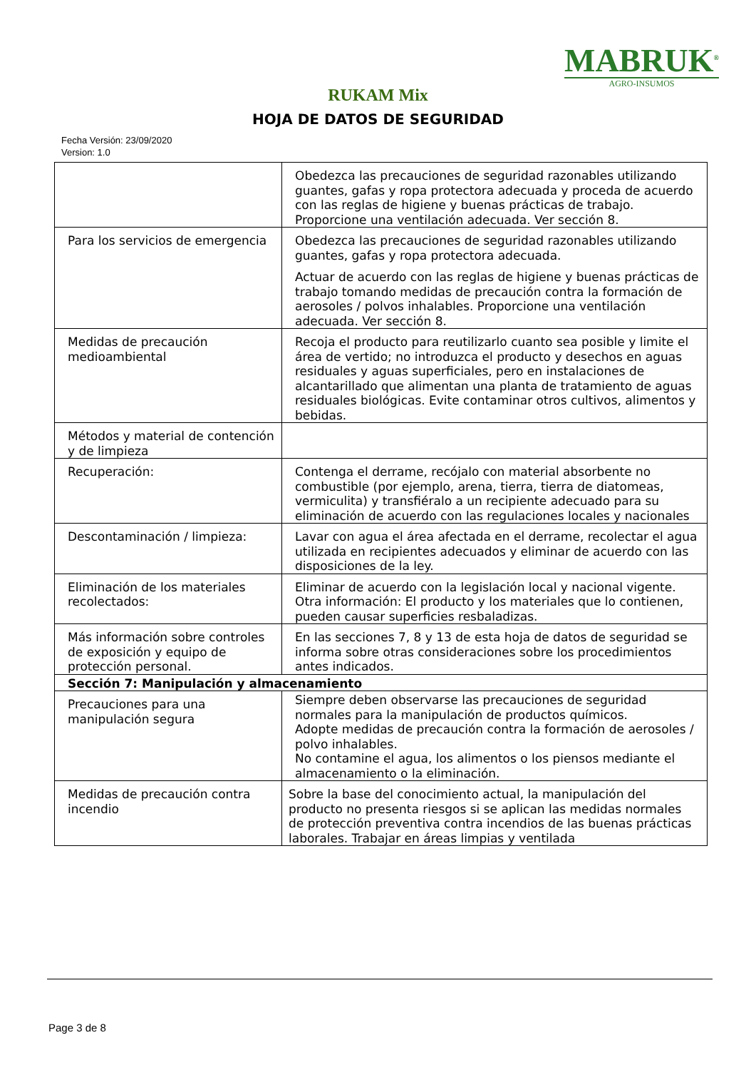MABRUK<sup>®</sup>
AGRO-INSUMOS
RUKAM Mix
HOJA DE DATOS DE SEGURIDAD
Fecha Versión: 23/09/2020
Version: 1.0
| | Obedezca las precauciones de seguridad razonables utilizando guantes, gafas y ropa protectora adecuada y proceda de acuerdo con las reglas de higiene y buenas prácticas de trabajo. Proporcione una ventilación adecuada. Ver sección 8. |
| Para los servicios de emergencia | Obedezca las precauciones de seguridad razonables utilizando guantes, gafas y ropa protectora adecuada. Actuar de acuerdo con las reglas de higiene y buenas prácticas de trabajo tomando medidas de precaución contra la formación de aerosoles / polvos inhalables. Proporcione una ventilación adecuada. Ver sección 8. |
| Medidas de precaución medioambiental | Recoja el producto para reutilizarlo cuanto sea posible y limite el área de vertido; no introduzca el producto y desechos en aguas residuales y aguas superficiales, pero en instalaciones de alcantarillado que alimentan una planta de tratamiento de aguas residuales biológicas. Evite contaminar otros cultivos, alimentos y bebidas. |
| Métodos y material de contención y de limpieza | |
| Recuperación: | Contenga el derrame, recójalo con material absorbente no combustible (por ejemplo, arena, tierra, tierra de diatomeas, vermiculita) y transfiéralo a un recipiente adecuado para su eliminación de acuerdo con las regulaciones locales y nacionales |
| Descontaminación / limpieza: | Lavar con agua el área afectada en el derrame, recolectar el agua utilizada en recipientes adecuados y eliminar de acuerdo con las disposiciones de la ley. |
| Eliminación de los materiales recolectados: | Eliminar de acuerdo con la legislación local y nacional vigente. Otra información: El producto y los materiales que lo contienen, pueden causar superficies resbaladizas. |
| Más información sobre controles de exposición y equipo de protección personal. | En las secciones 7, 8 y 13 de esta hoja de datos de seguridad se informa sobre otras consideraciones sobre los procedimientos antes indicados. |
| Sección 7: Manipulación y almacenamiento | |
| Precauciones para una manipulación segura | Siempre deben observarse las precauciones de seguridad normales para la manipulación de productos químicos. Adopte medidas de precaución contra la formación de aerosoles / polvo inhalables. No contamine el agua, los alimentos o los piensos mediante el almacenamiento o la eliminación. |
| Medidas de precaución contra incendio | Sobre la base del conocimiento actual, la manipulación del producto no presenta riesgos si se aplican las medidas normales de protección preventiva contra incendios de las buenas prácticas laborales. Trabajar en áreas limpias y ventilada |
Page 3 de 8